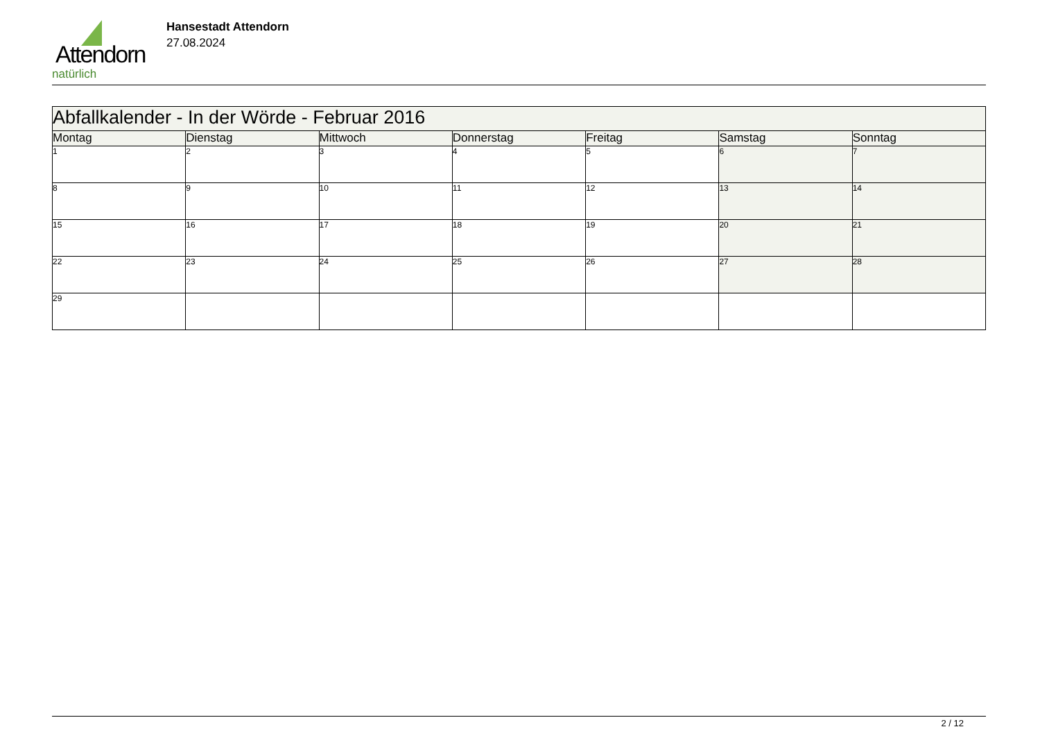Attendorn
natürlich
Hansestadt Attendorn
27.08.2024
| Abfallkalender - In der Wörde - Februar 2016 | | | | | | |
| Montag | Dienstag | Mittwoch | Donnerstag | Freitag | Samstag | Sonntag |
| 1 | 2 | 3 | 4 | 5 | 6 | 7 |
| 8 | 9 | 10 | 11 | 12 | 13 | 14 |
| 15 | 16 | 17 | 18 | 19 | 20 | 21 |
| 22 | 23 | 24 | 25 | 26 | 27 | 28 |
| 29 | | | | | | |
2 / 12